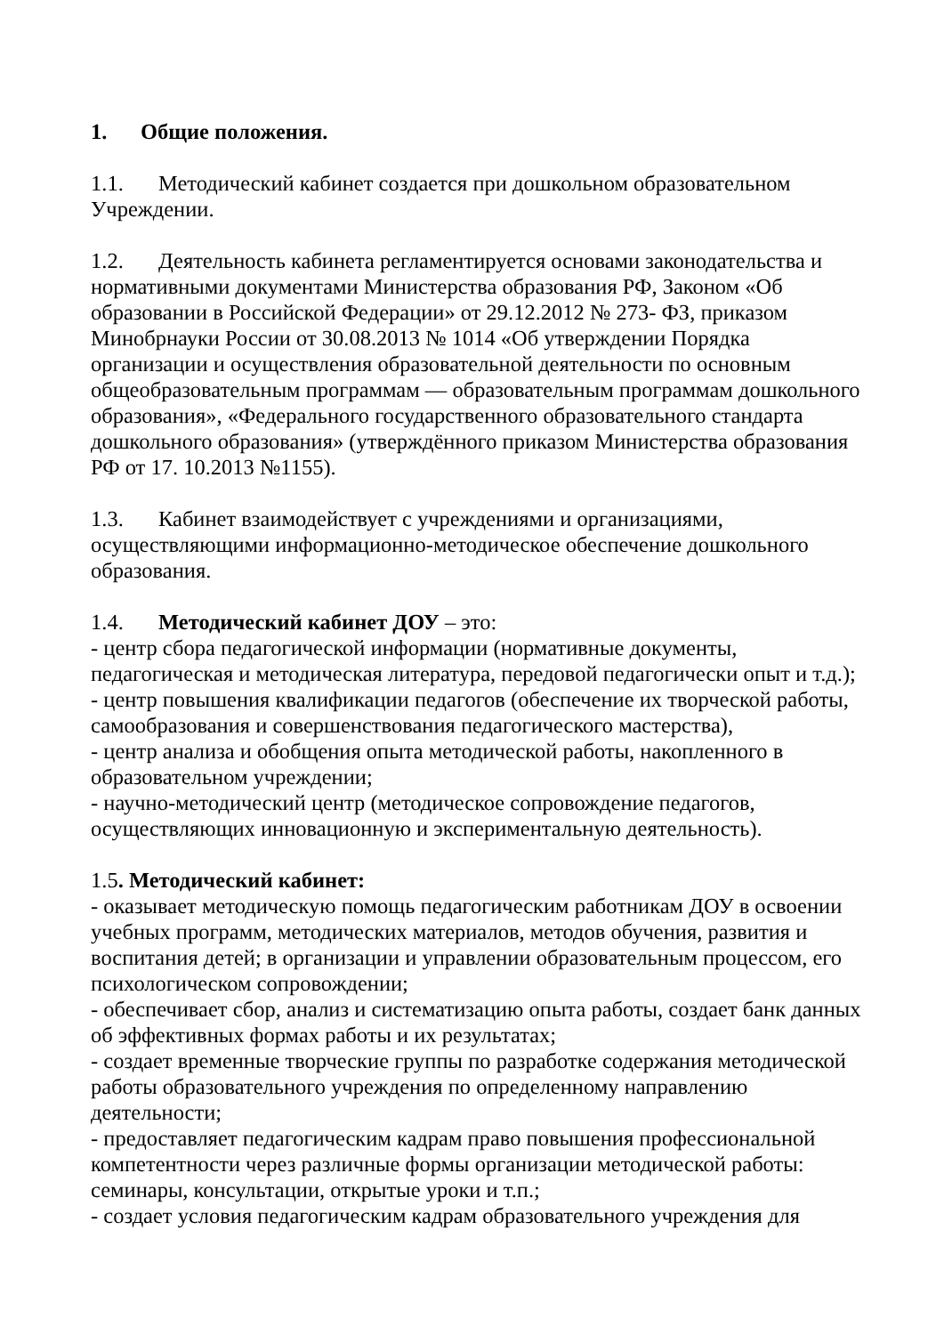1. Общие положения.
1.1. Методический кабинет создается при дошкольном образовательном Учреждении.
1.2. Деятельность кабинета регламентируется основами законодательства и нормативными документами Министерства образования РФ, Законом «Об образовании в Российской Федерации» от 29.12.2012 № 273- ФЗ, приказом Минобрнауки России от 30.08.2013 № 1014 «Об утверждении Порядка организации и осуществления образовательной деятельности по основным общеобразовательным программам — образовательным программам дошкольного образования», «Федерального государственного образовательного стандарта дошкольного образования» (утверждённого приказом Министерства образования РФ от 17. 10.2013 №1155).
1.3. Кабинет взаимодействует с учреждениями и организациями, осуществляющими информационно-методическое обеспечение дошкольного образования.
1.4. Методический кабинет ДОУ – это:
- центр сбора педагогической информации (нормативные документы, педагогическая и методическая литература, передовой педагогически опыт и т.д.);
- центр повышения квалификации педагогов (обеспечение их творческой работы, самообразования и совершенствования педагогического мастерства),
- центр анализа и обобщения опыта методической работы, накопленного в образовательном учреждении;
- научно-методический центр (методическое сопровождение педагогов, осуществляющих инновационную и экспериментальную деятельность).
1.5. Методический кабинет:
- оказывает методическую помощь педагогическим работникам ДОУ в освоении учебных программ, методических материалов, методов обучения, развития и воспитания детей; в организации и управлении образовательным процессом, его психологическом сопровождении;
- обеспечивает сбор, анализ и систематизацию опыта работы, создает банк данных об эффективных формах работы и их результатах;
- создает временные творческие группы по разработке содержания методической работы образовательного учреждения по определенному направлению деятельности;
- предоставляет педагогическим кадрам право повышения профессиональной компетентности через различные формы организации методической работы: семинары, консультации, открытые уроки и т.п.;
- создает условия педагогическим кадрам образовательного учреждения для